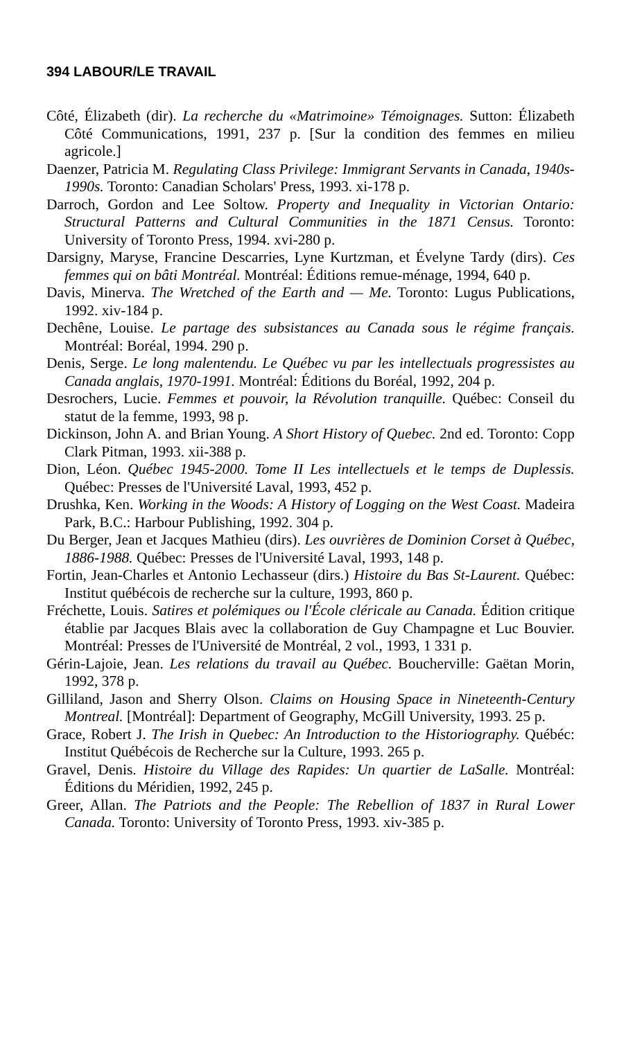394 LABOUR/LE TRAVAIL
Côté, Élizabeth (dir). La recherche du «Matrimoine» Témoignages. Sutton: Élizabeth Côté Communications, 1991, 237 p. [Sur la condition des femmes en milieu agricole.]
Daenzer, Patricia M. Regulating Class Privilege: Immigrant Servants in Canada, 1940s-1990s. Toronto: Canadian Scholars' Press, 1993. xi-178 p.
Darroch, Gordon and Lee Soltow. Property and Inequality in Victorian Ontario: Structural Patterns and Cultural Communities in the 1871 Census. Toronto: University of Toronto Press, 1994. xvi-280 p.
Darsigny, Maryse, Francine Descarries, Lyne Kurtzman, et Évelyne Tardy (dirs). Ces femmes qui on bâti Montréal. Montréal: Éditions remue-ménage, 1994, 640 p.
Davis, Minerva. The Wretched of the Earth and — Me. Toronto: Lugus Publications, 1992. xiv-184 p.
Dechêne, Louise. Le partage des subsistances au Canada sous le régime français. Montréal: Boréal, 1994. 290 p.
Denis, Serge. Le long malentendu. Le Québec vu par les intellectuals progressistes au Canada anglais, 1970-1991. Montréal: Éditions du Boréal, 1992, 204 p.
Desrochers, Lucie. Femmes et pouvoir, la Révolution tranquille. Québec: Conseil du statut de la femme, 1993, 98 p.
Dickinson, John A. and Brian Young. A Short History of Quebec. 2nd ed. Toronto: Copp Clark Pitman, 1993. xii-388 p.
Dion, Léon. Québec 1945-2000. Tome II Les intellectuels et le temps de Duplessis. Québec: Presses de l'Université Laval, 1993, 452 p.
Drushka, Ken. Working in the Woods: A History of Logging on the West Coast. Madeira Park, B.C.: Harbour Publishing, 1992. 304 p.
Du Berger, Jean et Jacques Mathieu (dirs). Les ouvrières de Dominion Corset à Québec, 1886-1988. Québec: Presses de l'Université Laval, 1993, 148 p.
Fortin, Jean-Charles et Antonio Lechasseur (dirs.) Histoire du Bas St-Laurent. Québec: Institut québécois de recherche sur la culture, 1993, 860 p.
Fréchette, Louis. Satires et polémiques ou l'École cléricale au Canada. Édition critique établie par Jacques Blais avec la collaboration de Guy Champagne et Luc Bouvier. Montréal: Presses de l'Université de Montréal, 2 vol., 1993, 1 331 p.
Gérin-Lajoie, Jean. Les relations du travail au Québec. Boucherville: Gaëtan Morin, 1992, 378 p.
Gilliland, Jason and Sherry Olson. Claims on Housing Space in Nineteenth-Century Montreal. [Montréal]: Department of Geography, McGill University, 1993. 25 p.
Grace, Robert J. The Irish in Quebec: An Introduction to the Historiography. Québéc: Institut Québécois de Recherche sur la Culture, 1993. 265 p.
Gravel, Denis. Histoire du Village des Rapides: Un quartier de LaSalle. Montréal: Éditions du Méridien, 1992, 245 p.
Greer, Allan. The Patriots and the People: The Rebellion of 1837 in Rural Lower Canada. Toronto: University of Toronto Press, 1993. xiv-385 p.